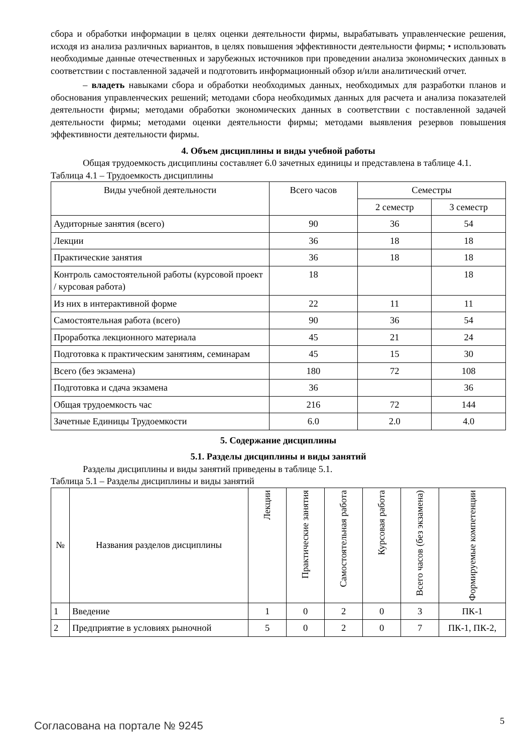сбора и обработки информации в целях оценки деятельности фирмы, вырабатывать управленческие решения, исходя из анализа различных вариантов, в целях повышения эффективности деятельности фирмы; • использовать необходимые данные отечественных и зарубежных источников при проведении анализа экономических данных в соответствии с поставленной задачей и подготовить информационный обзор и/или аналитический отчет.
– владеть навыками сбора и обработки необходимых данных, необходимых для разработки планов и обоснования управленческих решений; методами сбора необходимых данных для расчета и анализа показателей деятельности фирмы; методами обработки экономических данных в соответствии с поставленной задачей деятельности фирмы; методами оценки деятельности фирмы; методами выявления резервов повышения эффективности деятельности фирмы.
4. Объем дисциплины и виды учебной работы
Общая трудоемкость дисциплины составляет 6.0 зачетных единицы и представлена в таблице 4.1.
Таблица 4.1 – Трудоемкость дисциплины
| Виды учебной деятельности | Всего часов | Семестры | |
| --- | --- | --- | --- |
| | | 2 семестр | 3 семестр |
| Аудиторные занятия (всего) | 90 | 36 | 54 |
| Лекции | 36 | 18 | 18 |
| Практические занятия | 36 | 18 | 18 |
| Контроль самостоятельной работы (курсовой проект / курсовая работа) | 18 | | 18 |
| Из них в интерактивной форме | 22 | 11 | 11 |
| Самостоятельная работа (всего) | 90 | 36 | 54 |
| Проработка лекционного материала | 45 | 21 | 24 |
| Подготовка к практическим занятиям, семинарам | 45 | 15 | 30 |
| Всего (без экзамена) | 180 | 72 | 108 |
| Подготовка и сдача экзамена | 36 | | 36 |
| Общая трудоемкость час | 216 | 72 | 144 |
| Зачетные Единицы Трудоемкости | 6.0 | 2.0 | 4.0 |
5. Содержание дисциплины
5.1. Разделы дисциплины и виды занятий
Разделы дисциплины и виды занятий приведены в таблице 5.1.
Таблица 5.1 – Разделы дисциплины и виды занятий
| № | Названия разделов дисциплины | Лекции | Практические занятия | Самостоятельная работа | Курсовая работа | Всего часов (без экзамена) | Формируемые компетенции |
| --- | --- | --- | --- | --- | --- | --- | --- |
| 1 | Введение | 1 | 0 | 2 | 0 | 3 | ПК-1 |
| 2 | Предприятие в условиях рыночной | 5 | 0 | 2 | 0 | 7 | ПК-1, ПК-2, |
Согласована на портале № 9245 5